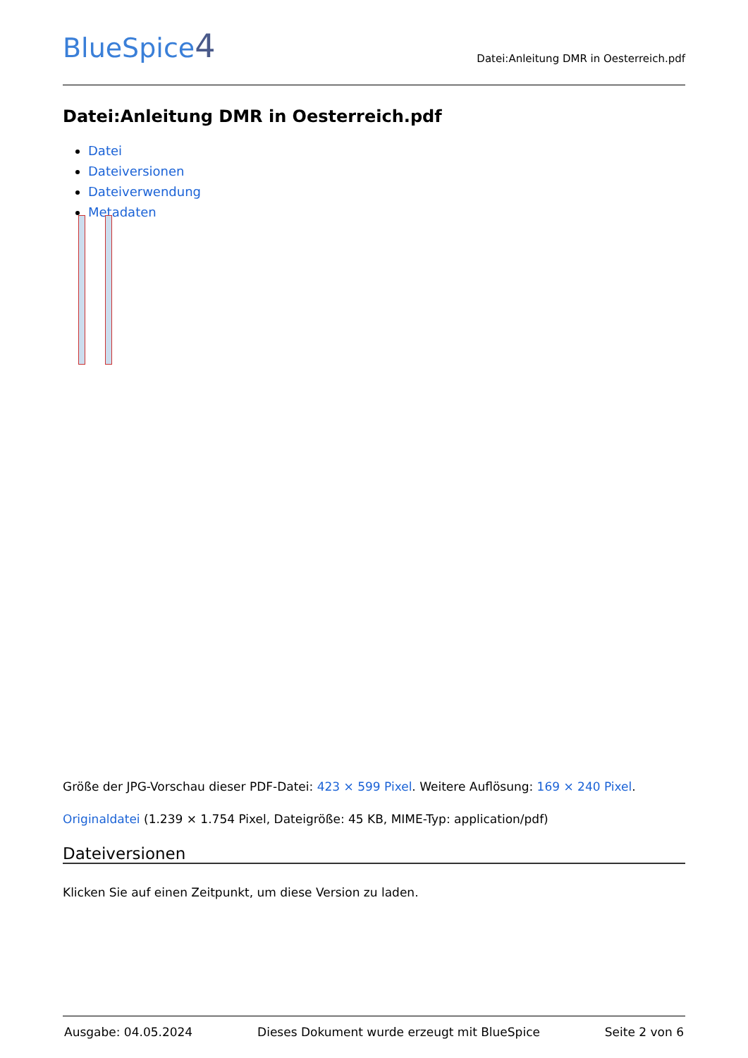BlueSpice4
Datei:Anleitung DMR in Oesterreich.pdf
Datei:Anleitung DMR in Oesterreich.pdf
Datei
Dateiversionen
Dateiverwendung
Metadaten
Größe der JPG-Vorschau dieser PDF-Datei: 423 × 599 Pixel. Weitere Auflösung: 169 × 240 Pixel.
Originaldatei (1.239 × 1.754 Pixel, Dateigröße: 45 KB, MIME-Typ: application/pdf)
Dateiversionen
Klicken Sie auf einen Zeitpunkt, um diese Version zu laden.
Ausgabe: 04.05.2024 Dieses Dokument wurde erzeugt mit BlueSpice Seite 2 von 6